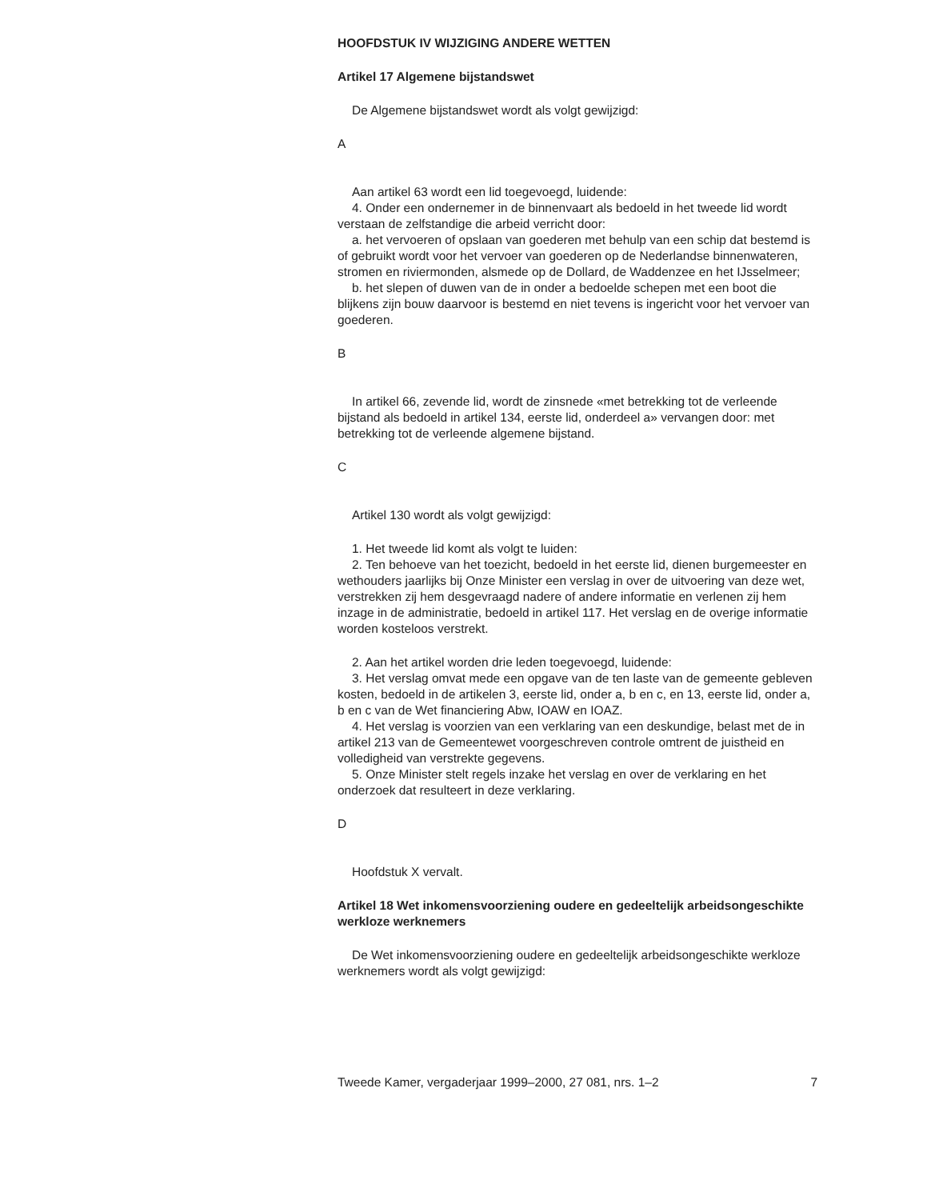HOOFDSTUK IV WIJZIGING ANDERE WETTEN
Artikel 17 Algemene bijstandswet
De Algemene bijstandswet wordt als volgt gewijzigd:
A
Aan artikel 63 wordt een lid toegevoegd, luidende:
4. Onder een ondernemer in de binnenvaart als bedoeld in het tweede lid wordt verstaan de zelfstandige die arbeid verricht door:
a. het vervoeren of opslaan van goederen met behulp van een schip dat bestemd is of gebruikt wordt voor het vervoer van goederen op de Nederlandse binnenwateren, stromen en riviermonden, alsmede op de Dollard, de Waddenzee en het IJsselmeer;
b. het slepen of duwen van de in onder a bedoelde schepen met een boot die blijkens zijn bouw daarvoor is bestemd en niet tevens is ingericht voor het vervoer van goederen.
B
In artikel 66, zevende lid, wordt de zinsnede «met betrekking tot de verleende bijstand als bedoeld in artikel 134, eerste lid, onderdeel a» vervangen door: met betrekking tot de verleende algemene bijstand.
C
Artikel 130 wordt als volgt gewijzigd:
1. Het tweede lid komt als volgt te luiden:
2. Ten behoeve van het toezicht, bedoeld in het eerste lid, dienen burgemeester en wethouders jaarlijks bij Onze Minister een verslag in over de uitvoering van deze wet, verstrekken zij hem desgevraagd nadere of andere informatie en verlenen zij hem inzage in de administratie, bedoeld in artikel 117. Het verslag en de overige informatie worden kosteloos verstrekt.
2. Aan het artikel worden drie leden toegevoegd, luidende:
3. Het verslag omvat mede een opgave van de ten laste van de gemeente gebleven kosten, bedoeld in de artikelen 3, eerste lid, onder a, b en c, en 13, eerste lid, onder a, b en c van de Wet financiering Abw, IOAW en IOAZ.
4. Het verslag is voorzien van een verklaring van een deskundige, belast met de in artikel 213 van de Gemeentewet voorgeschreven controle omtrent de juistheid en volledigheid van verstrekte gegevens.
5. Onze Minister stelt regels inzake het verslag en over de verklaring en het onderzoek dat resulteert in deze verklaring.
D
Hoofdstuk X vervalt.
Artikel 18 Wet inkomensvoorziening oudere en gedeeltelijk arbeidsongeschikte werkloze werknemers
De Wet inkomensvoorziening oudere en gedeeltelijk arbeidsongeschikte werkloze werknemers wordt als volgt gewijzigd:
Tweede Kamer, vergaderjaar 1999–2000, 27 081, nrs. 1–2 7